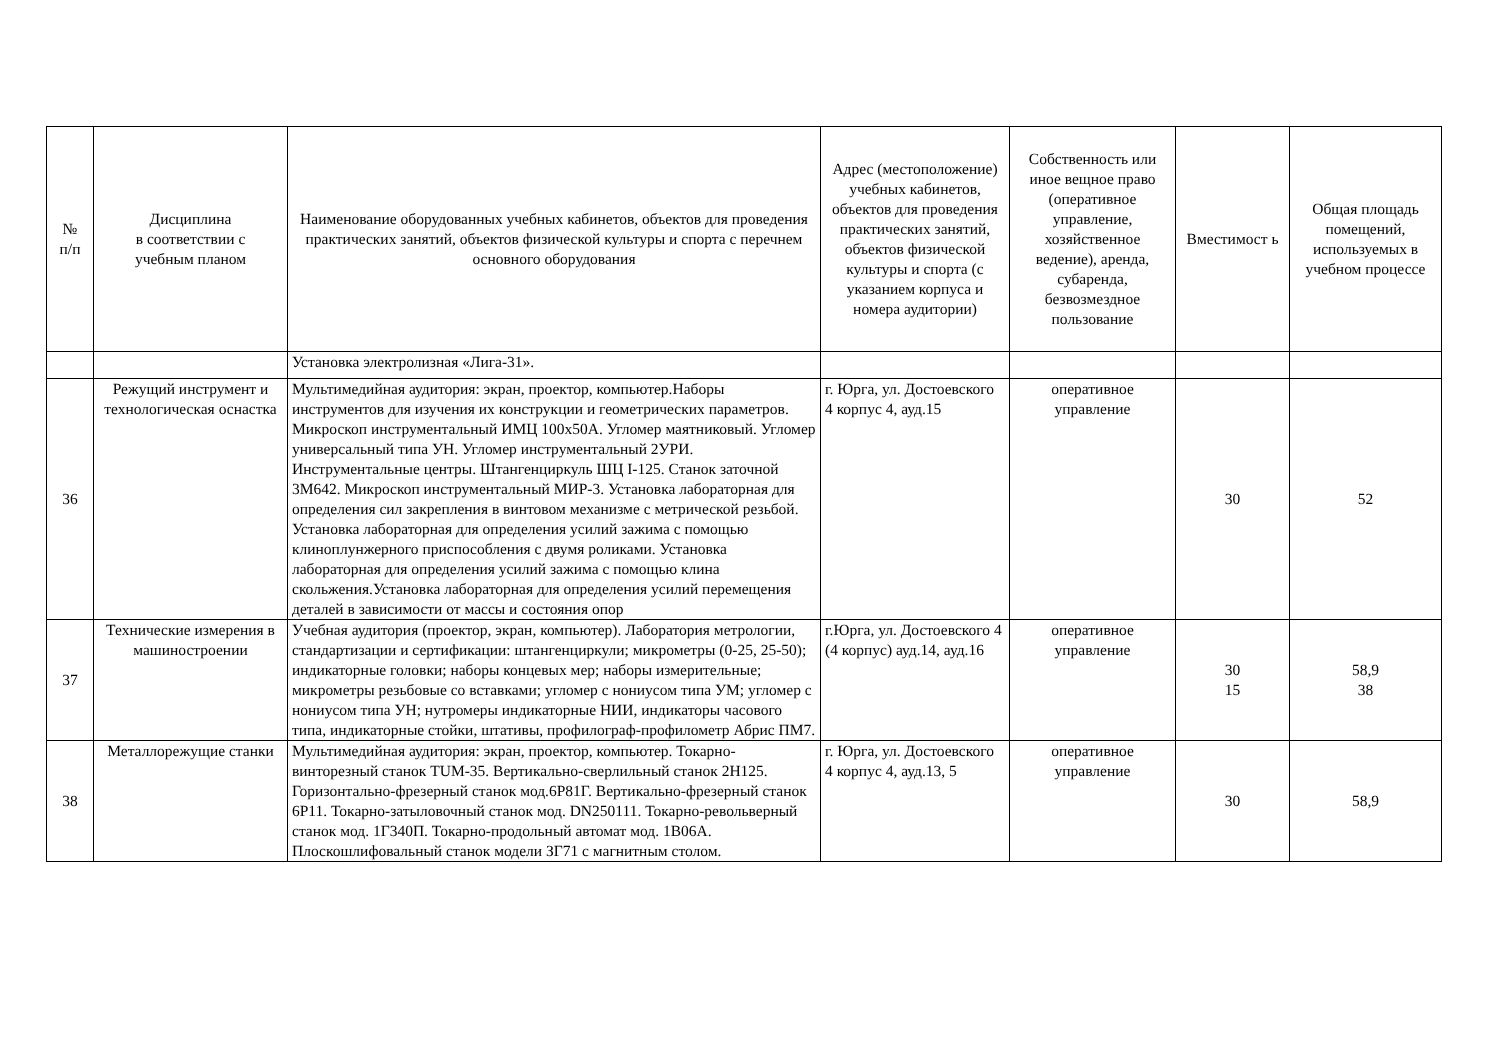| № п/п | Дисциплина в соответствии с учебным планом | Наименование оборудованных учебных кабинетов, объектов для проведения практических занятий, объектов физической культуры и спорта с перечнем основного оборудования | Адрес (местоположение) учебных кабинетов, объектов для проведения практических занятий, объектов физической культуры и спорта (с указанием корпуса и номера аудитории) | Собственность или иное вещное право (оперативное управление, хозяйственное ведение), аренда, субаренда, безвозмездное пользование | Вместимост ь | Общая площадь помещений, используемых в учебном процессе |
| --- | --- | --- | --- | --- | --- | --- |
| | | Установка электролизная «Лига-31». | | | | |
| 36 | Режущий инструмент и технологическая оснастка | Мультимедийная аудитория: экран, проектор, компьютер.Наборы инструментов для изучения их конструкции и геометрических параметров. Микроскоп инструментальный ИМЦ 100х50А. Угломер маятниковый. Угломер универсальный типа УН. Угломер инструментальный 2УРИ. Инструментальные центры. Штангенциркуль ШЦ I-125. Станок заточной 3М642. Микроскоп инструментальный МИР-3. Установка лабораторная для определения сил закрепления в винтовом механизме с метрической резьбой. Установка лабораторная для определения усилий зажима с помощью клиноплунжерного приспособления с двумя роликами. Установка лабораторная для определения усилий зажима с помощью клина скольжения.Установка лабораторная для определения усилий перемещения деталей в зависимости от массы и состояния опор | г. Юрга, ул. Достоевского 4 корпус 4, ауд.15 | оперативное управление | 30 | 52 |
| 37 | Технические измерения в машиностроении | Учебная аудитория (проектор, экран, компьютер). Лаборатория метрологии, стандартизации и сертификации: штангенциркули; микрометры (0-25, 25-50); индикаторные головки; наборы концевых мер; наборы измерительные; микрометры резьбовые со вставками; угломер с нониусом типа УМ; угломер с нониусом типа УН; нутромеры индикаторные НИИ, индикаторы часового типа, индикаторные стойки, штативы, профилограф-профилометр Абрис ПМ7. | г.Юрга, ул. Достоевского 4 (4 корпус) ауд.14, ауд.16 | оперативное управление | 30 15 | 58,9 38 |
| 38 | Металлорежущие станки | Мультимедийная аудитория: экран, проектор, компьютер. Токарно-винторезный станок TUM-35. Вертикально-сверлильный станок 2Н125. Горизонтально-фрезерный станок мод.6Р81Г. Вертикально-фрезерный станок 6Р11. Токарно-затыловочный станок мод. DN250111. Токарно-револьверный станок мод. 1Г340П. Токарно-продольный автомат мод. 1В06А. Плоскошлифовальный станок модели ЗГ71 с магнитным столом. | г. Юрга, ул. Достоевского 4 корпус 4, ауд.13, 5 | оперативное управление | 30 | 58,9 |